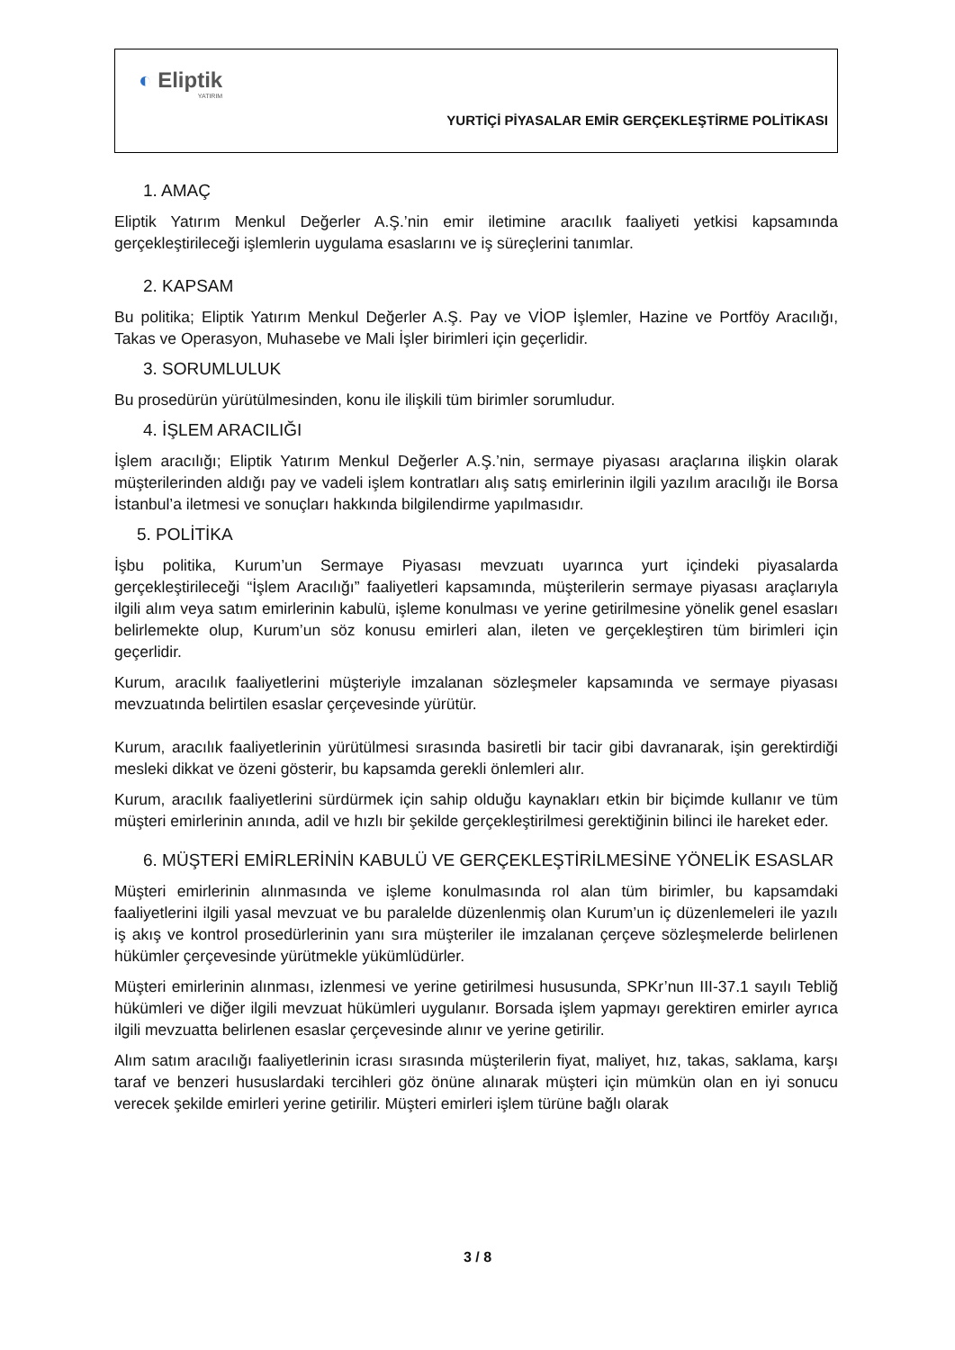◐ Eliptik
YATIRIM
YURTİÇİ PİYASALAR EMİR GERÇEKLEŞTİRME POLİTİKASI
1. AMAÇ
Eliptik Yatırım Menkul Değerler A.Ş.’nin emir iletimine aracılık faaliyeti yetkisi kapsamında gerçekleştirileceği işlemlerin uygulama esaslarını ve iş süreçlerini tanımlar.
2. KAPSAM
Bu politika; Eliptik Yatırım Menkul Değerler A.Ş. Pay ve VİOP İşlemler, Hazine ve Portföy Aracılığı, Takas ve Operasyon, Muhasebe ve Mali İşler birimleri için geçerlidir.
3. SORUMLULUK
Bu prosedürün yürütülmesinden, konu ile ilişkili tüm birimler sorumludur.
4. İŞLEM ARACILIĞI
İşlem aracılığı; Eliptik Yatırım Menkul Değerler A.Ş.’nin, sermaye piyasası araçlarına ilişkin olarak müşterilerinden aldığı pay ve vadeli işlem kontratları alış satış emirlerinin ilgili yazılım aracılığı ile Borsa İstanbul’a iletmesi ve sonuçları hakkında bilgilendirme yapılmasıdır.
5. POLİTİKA
İşbu politika, Kurum’un Sermaye Piyasası mevzuatı uyarınca yurt içindeki piyasalarda gerçekleştirileceği “İşlem Aracılığı” faaliyetleri kapsamında, müşterilerin sermaye piyasası araçlarıyla ilgili alım veya satım emirlerinin kabulü, işleme konulması ve yerine getirilmesine yönelik genel esasları belirlemekte olup, Kurum’un söz konusu emirleri alan, ileten ve gerçekleştiren tüm birimleri için geçerlidir.
Kurum, aracılık faaliyetlerini müşteriyle imzalanan sözleşmeler kapsamında ve sermaye piyasası mevzuatında belirtilen esaslar çerçevesinde yürütür.
Kurum, aracılık faaliyetlerinin yürütülmesi sırasında basiretli bir tacir gibi davranarak, işin gerektirdiği mesleki dikkat ve özeni gösterir, bu kapsamda gerekli önlemleri alır.
Kurum, aracılık faaliyetlerini sürdürmek için sahip olduğu kaynakları etkin bir biçimde kullanır ve tüm müşteri emirlerinin anında, adil ve hızlı bir şekilde gerçekleştirilmesi gerektiğinin bilinci ile hareket eder.
6. MÜŞTERİ EMİRLERİNİN KABULÜ VE GERÇEKLEŞTİRİLMESİNE YÖNELİK ESASLAR
Müşteri emirlerinin alınmasında ve işleme konulmasında rol alan tüm birimler, bu kapsamdaki faaliyetlerini ilgili yasal mevzuat ve bu paralelde düzenlenmiş olan Kurum’un iç düzenlemeleri ile yazılı iş akış ve kontrol prosedürlerinin yanı sıra müşteriler ile imzalanan çerçeve sözleşmelerde belirlenen hükümler çerçevesinde yürütmekle yükümlüdürler.
Müşteri emirlerinin alınması, izlenmesi ve yerine getirilmesi hususunda, SPKr’nun III-37.1 sayılı Tebliğ hükümleri ve diğer ilgili mevzuat hükümleri uygulanır. Borsada işlem yapmayı gerektiren emirler ayrıca ilgili mevzuatta belirlenen esaslar çerçevesinde alınır ve yerine getirilir.
Alım satım aracılığı faaliyetlerinin icrası sırasında müşterilerin fiyat, maliyet, hız, takas, saklama, karşı taraf ve benzeri hususlardaki tercihleri göz önüne alınarak müşteri için mümkün olan en iyi sonucu verecek şekilde emirleri yerine getirilir. Müşteri emirleri işlem türüne bağlı olarak
3 / 8